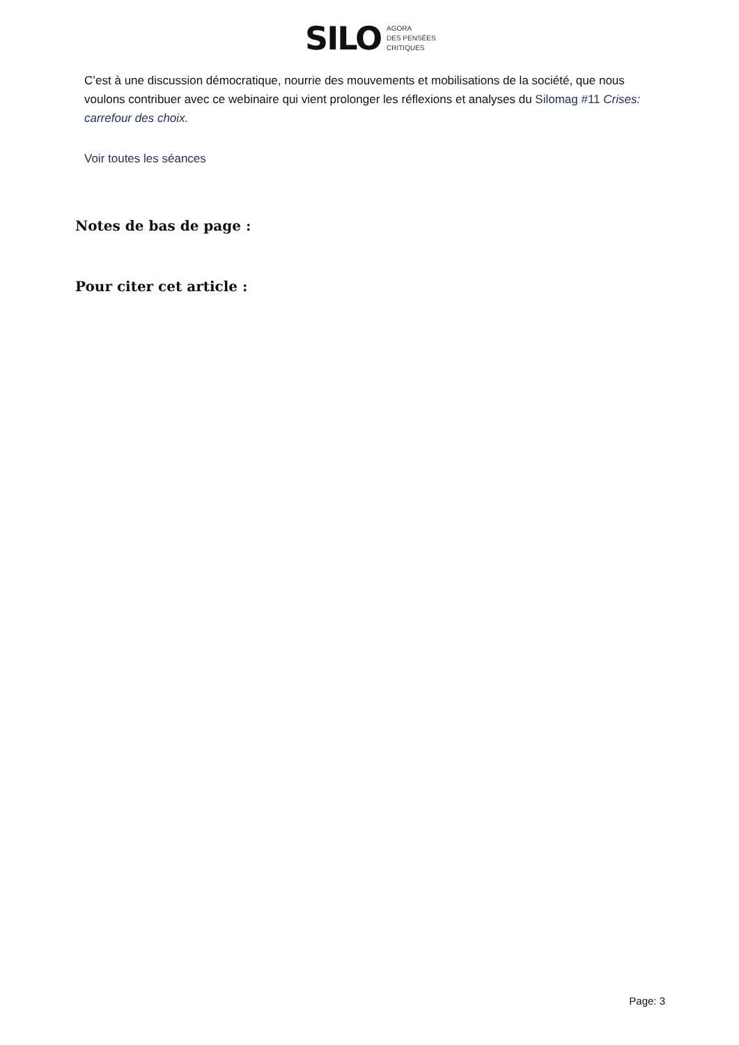SILO
AGORA
DES PENSÉES
CRITIQUES
C’est à une discussion démocratique, nourrie des mouvements et mobilisations de la société, que nous voulons contribuer avec ce webinaire qui vient prolonger les réflexions et analyses du Silomag #11 Crises: carrefour des choix.
Voir toutes les séances
Notes de bas de page :
Pour citer cet article :
Page: 3